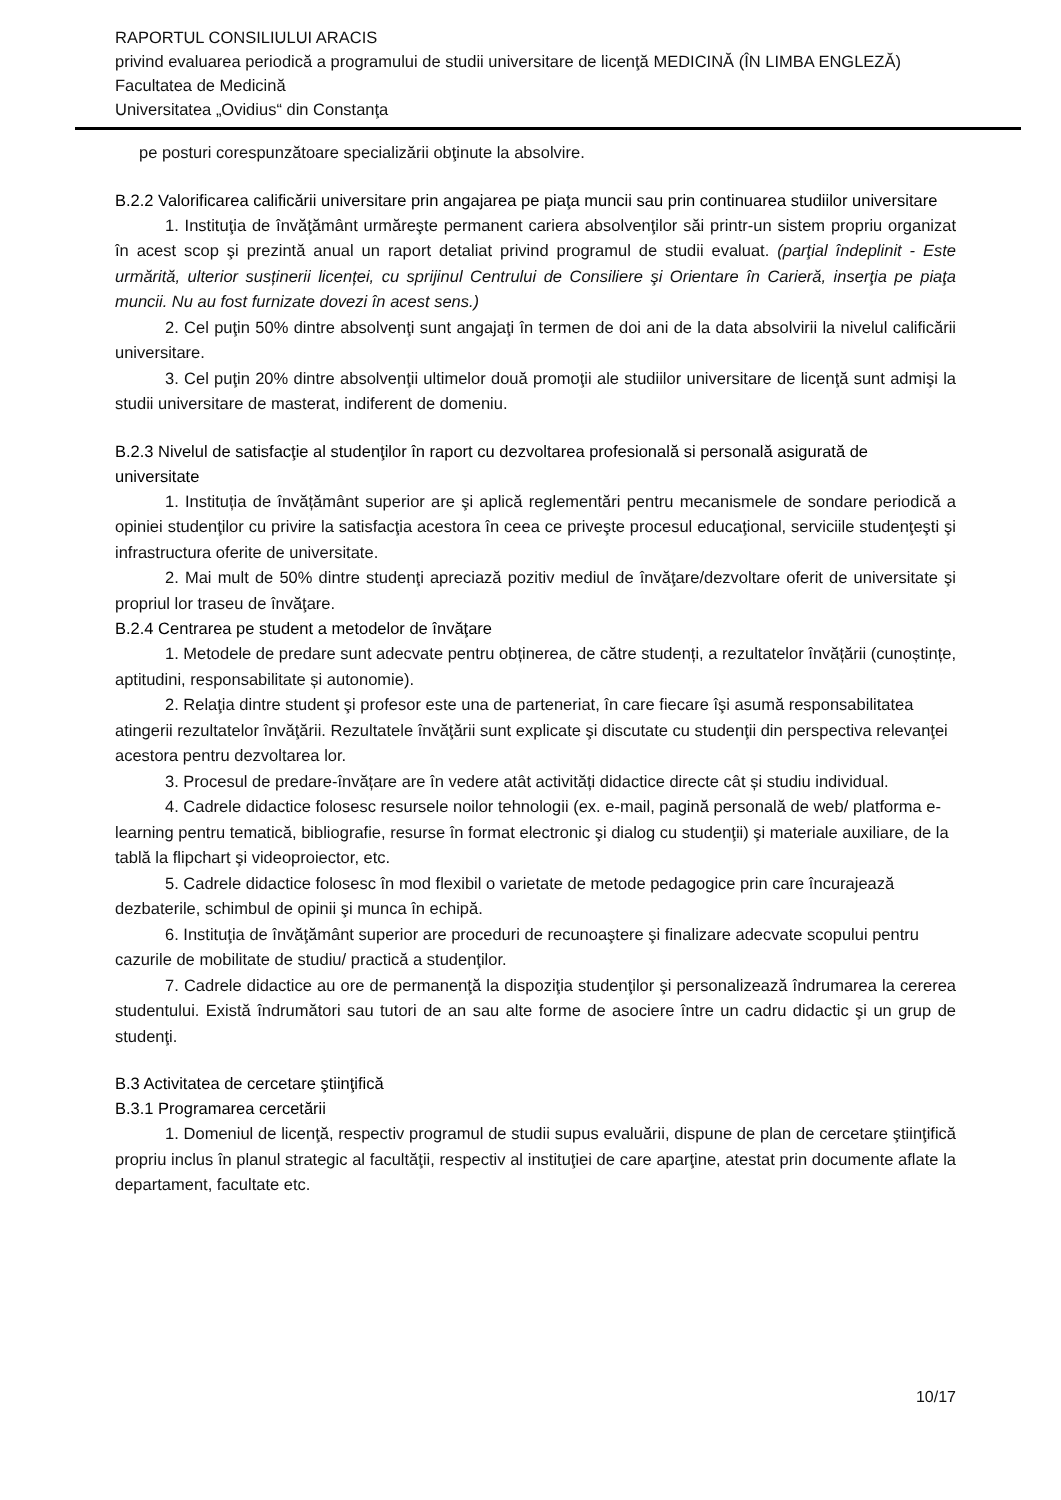RAPORTUL CONSILIULUI ARACIS
privind evaluarea periodică a programului de studii universitare de licenţă MEDICINĂ (ÎN LIMBA ENGLEZĂ)
Facultatea de Medicină
Universitatea „Ovidius“ din Constanţa
pe posturi corespunzătoare specializării obţinute la absolvire.
B.2.2 Valorificarea calificării universitare prin angajarea pe piaţa muncii sau prin continuarea studiilor universitare
1. Instituţia de învăţământ urmăreşte permanent cariera absolvenţilor săi printr-un sistem propriu organizat în acest scop şi prezintă anual un raport detaliat privind programul de studii evaluat. (parţial îndeplinit - Este urmărită, ulterior susținerii licenței, cu sprijinul Centrului de Consiliere şi Orientare în Carieră, inserţia pe piaţa muncii. Nu au fost furnizate dovezi în acest sens.)
2. Cel puţin 50% dintre absolvenţi sunt angajaţi în termen de doi ani de la data absolvirii la nivelul calificării universitare.
3. Cel puţin 20% dintre absolvenţii ultimelor două promoţii ale studiilor universitare de licenţă sunt admişi la studii universitare de masterat, indiferent de domeniu.
B.2.3 Nivelul de satisfacţie al studenţilor în raport cu dezvoltarea profesională si personală asigurată de universitate
1. Instituția de învățământ superior are şi aplică reglementări pentru mecanismele de sondare periodică a opiniei studenţilor cu privire la satisfacţia acestora în ceea ce priveşte procesul educaţional, serviciile studenţeşti şi infrastructura oferite de universitate.
2. Mai mult de 50% dintre studenţi apreciază pozitiv mediul de învăţare/dezvoltare oferit de universitate şi propriul lor traseu de învăţare.
B.2.4 Centrarea pe student a metodelor de învăţare
1. Metodele de predare sunt adecvate pentru obținerea, de către studenți, a rezultatelor învățării (cunoștințe, aptitudini, responsabilitate și autonomie).
2. Relaţia dintre student şi profesor este una de parteneriat, în care fiecare îşi asumă responsabilitatea atingerii rezultatelor învăţării. Rezultatele învăţării sunt explicate şi discutate cu studenţii din perspectiva relevanţei acestora pentru dezvoltarea lor.
3. Procesul de predare-învățare are în vedere atât activități didactice directe cât și studiu individual.
4. Cadrele didactice folosesc resursele noilor tehnologii (ex. e-mail, pagină personală de web/ platforma e-learning pentru tematică, bibliografie, resurse în format electronic şi dialog cu studenţii) şi materiale auxiliare, de la tablă la flipchart şi videoproiector, etc.
5. Cadrele didactice folosesc în mod flexibil o varietate de metode pedagogice prin care încurajează dezbaterile, schimbul de opinii şi munca în echipă.
6. Instituţia de învăţământ superior are proceduri de recunoaştere şi finalizare adecvate scopului pentru cazurile de mobilitate de studiu/ practică a studenţilor.
7. Cadrele didactice au ore de permanenţă la dispoziţia studenţilor şi personalizează îndrumarea la cererea studentului. Există îndrumători sau tutori de an sau alte forme de asociere între un cadru didactic şi un grup de studenţi.
B.3 Activitatea de cercetare ştiinţifică
B.3.1 Programarea cercetării
1. Domeniul de licenţă, respectiv programul de studii supus evaluării, dispune de plan de cercetare ştiinţifică propriu inclus în planul strategic al facultăţii, respectiv al instituţiei de care aparţine, atestat prin documente aflate la departament, facultate etc.
10/17